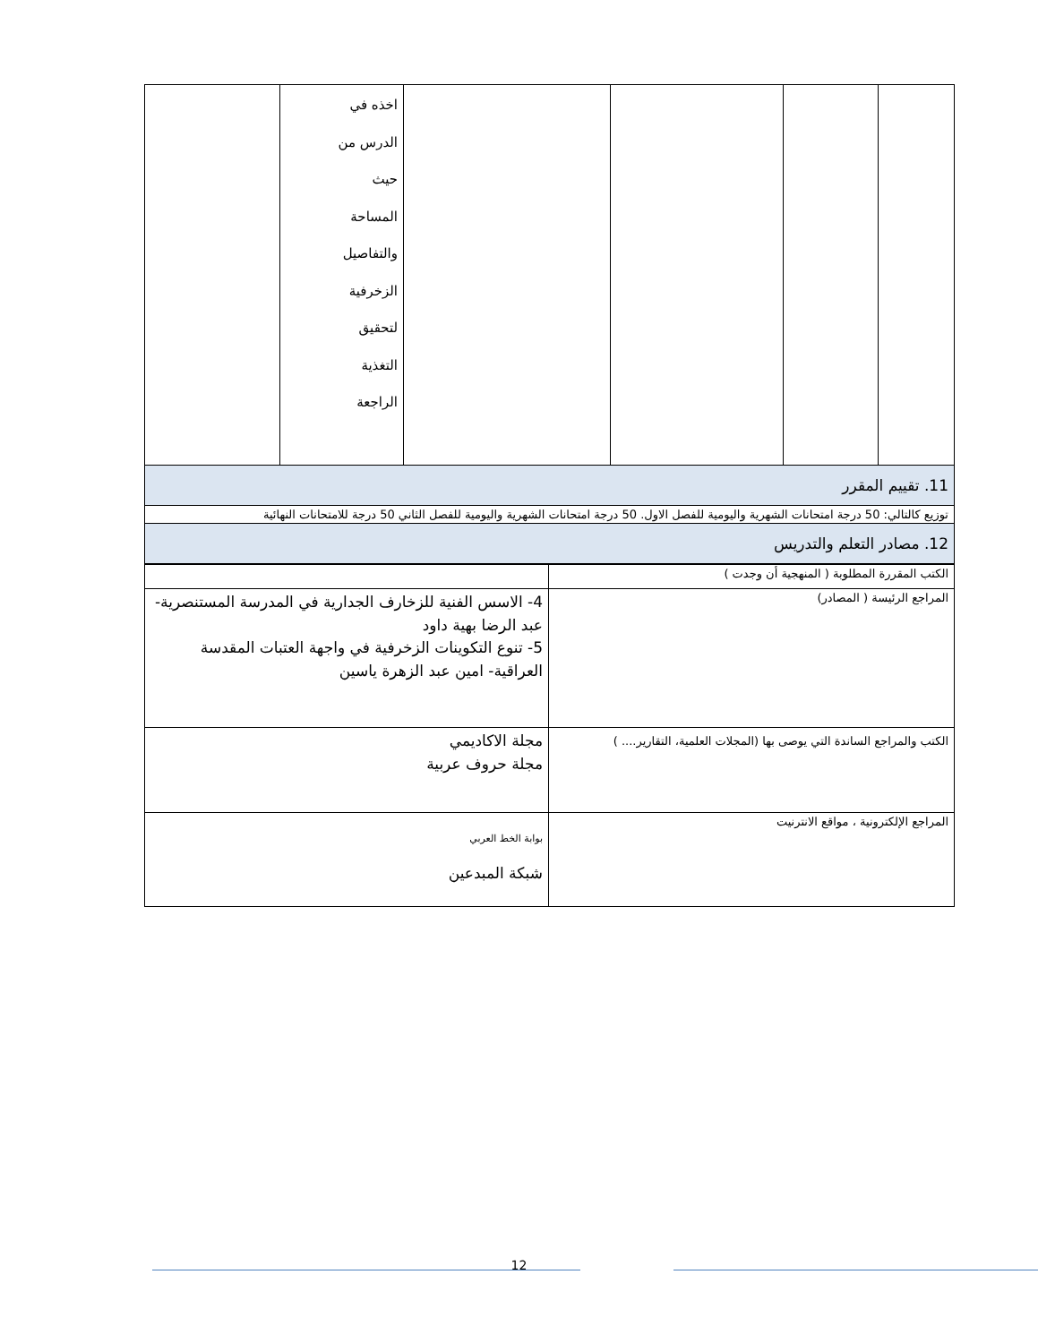| | | | | اخذه في الدرس من حيث المساحة والتفاصيل الزخرفية لتحقيق التغذية الراجعة | |
| 11. تقييم المقرر | | | | | |
| توزيع كالتالي: 50 درجة امتحانات الشهرية واليومية للفصل الاول. 50 درجة امتحانات الشهرية واليومية للفصل الثاني 50 درجة للامتحانات النهائية | | | | | |
| 12. مصادر التعلم والتدريس | | | | | |
| الكتب المقررة المطلوبة ( المنهجية أن وجدت ) | |
| المراجع الرئيسة ( المصادر) | 4- الاسس الفنية للزخارف الجدارية في المدرسة المستنصرية- عبد الرضا بهية داود 5- تنوع التكوينات الزخرفية في واجهة العتبات المقدسة العراقية- امين عبد الزهرة ياسين |
| الكتب والمراجع الساندة التي يوصى بها (المجلات العلمية، التقارير.... ) | مجلة الاكاديمي مجلة حروف عربية |
| المراجع الإلكترونية ، مواقع الانترنيت | بوابة الخط العربي شبكة المبدعين |
12